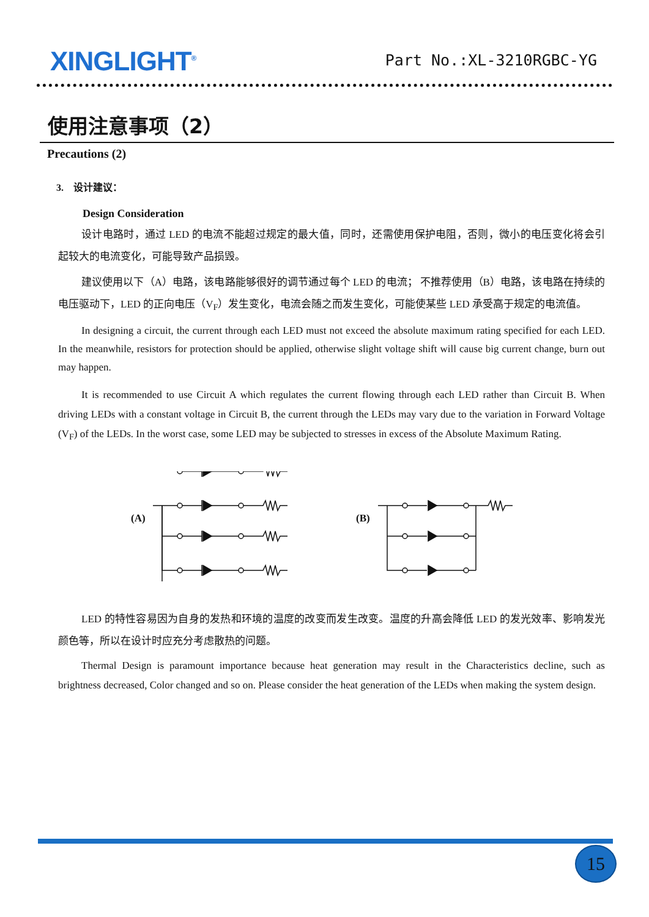XINGLIGHT<sup>®</sup>
Part No.:XL-3210RGBC-YG
使用注意事项（2）
Precautions (2)
3. 设计建议：
Design Consideration
设计电路时，通过 LED 的电流不能超过规定的最大值，同时，还需使用保护电阻，否则，微小的电压变化将会引起较大的电流变化，可能导致产品损毁。
建议使用以下（A）电路，该电路能够很好的调节通过每个 LED 的电流； 不推荐使用（B）电路，该电路在持续的电压驱动下，LED 的正向电压（V<sub>F</sub>）发生变化，电流会随之而发生变化，可能使某些 LED 承受高于规定的电流值。
In designing a circuit, the current through each LED must not exceed the absolute maximum rating specified for each LED. In the meanwhile, resistors for protection should be applied, otherwise slight voltage shift will cause big current change, burn out may happen.
It is recommended to use Circuit A which regulates the current flowing through each LED rather than Circuit B. When driving LEDs with a constant voltage in Circuit B, the current through the LEDs may vary due to the variation in Forward Voltage (V<sub>F</sub>) of the LEDs. In the worst case, some LED may be subjected to stresses in excess of the Absolute Maximum Rating.
(A)
(B)
LED 的特性容易因为自身的发热和环境的温度的改变而发生改变。温度的升高会降低 LED 的发光效率、影响发光颜色等，所以在设计时应充分考虑散热的问题。
Thermal Design is paramount importance because heat generation may result in the Characteristics decline, such as brightness decreased, Color changed and so on. Please consider the heat generation of the LEDs when making the system design.
15